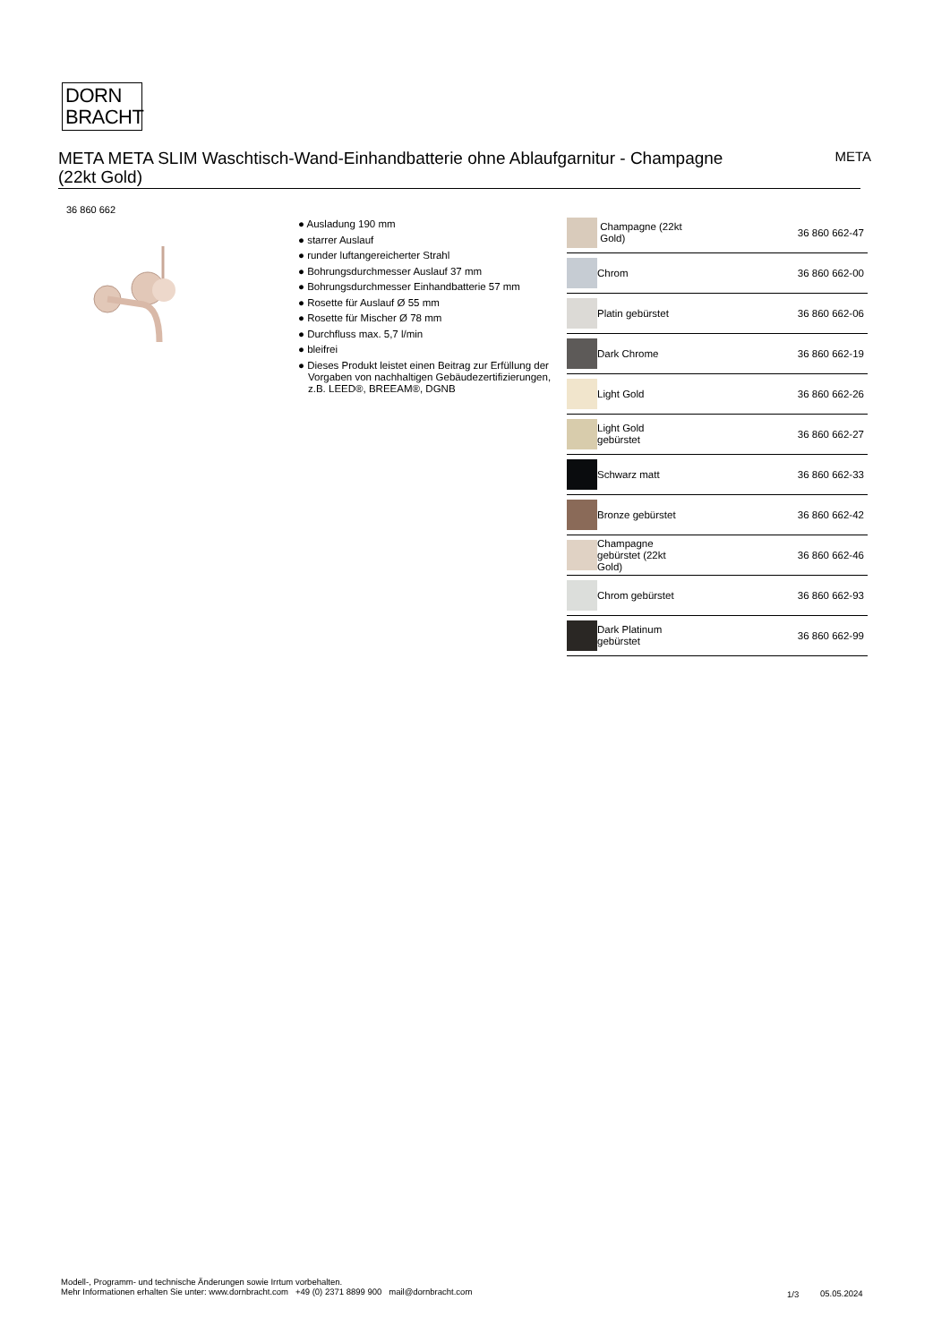DORN
BRACHT
META META SLIM Waschtisch-Wand-Einhandbatterie ohne Ablaufgarnitur - Champagne (22kt Gold)
META
36 860 662
● Ausladung 190 mm
● starrer Auslauf
● runder luftangereicherter Strahl
● Bohrungsdurchmesser Auslauf 37 mm
● Bohrungsdurchmesser Einhandbatterie 57 mm
● Rosette für Auslauf Ø 55 mm
● Rosette für Mischer Ø 78 mm
● Durchfluss max. 5,7 l/min
● bleifrei
● Dieses Produkt leistet einen Beitrag zur Erfüllung der Vorgaben von nachhaltigen Gebäudezertifizierungen, z.B. LEED®, BREEAM®, DGNB
| | Champagne (22kt Gold) | 36 860 662-47 |
| | Chrom | 36 860 662-00 |
| | Platin gebürstet | 36 860 662-06 |
| | Dark Chrome | 36 860 662-19 |
| | Light Gold | 36 860 662-26 |
| | Light Gold gebürstet | 36 860 662-27 |
| | Schwarz matt | 36 860 662-33 |
| | Bronze gebürstet | 36 860 662-42 |
| | Champagne gebürstet (22kt Gold) | 36 860 662-46 |
| | Chrom gebürstet | 36 860 662-93 |
| | Dark Platinum gebürstet | 36 860 662-99 |
Modell-, Programm- und technische Änderungen sowie Irrtum vorbehalten.
Mehr Informationen erhalten Sie unter: www.dornbracht.com +49 (0) 2371 8899 900 mail@dornbracht.com
1/3 05.05.2024